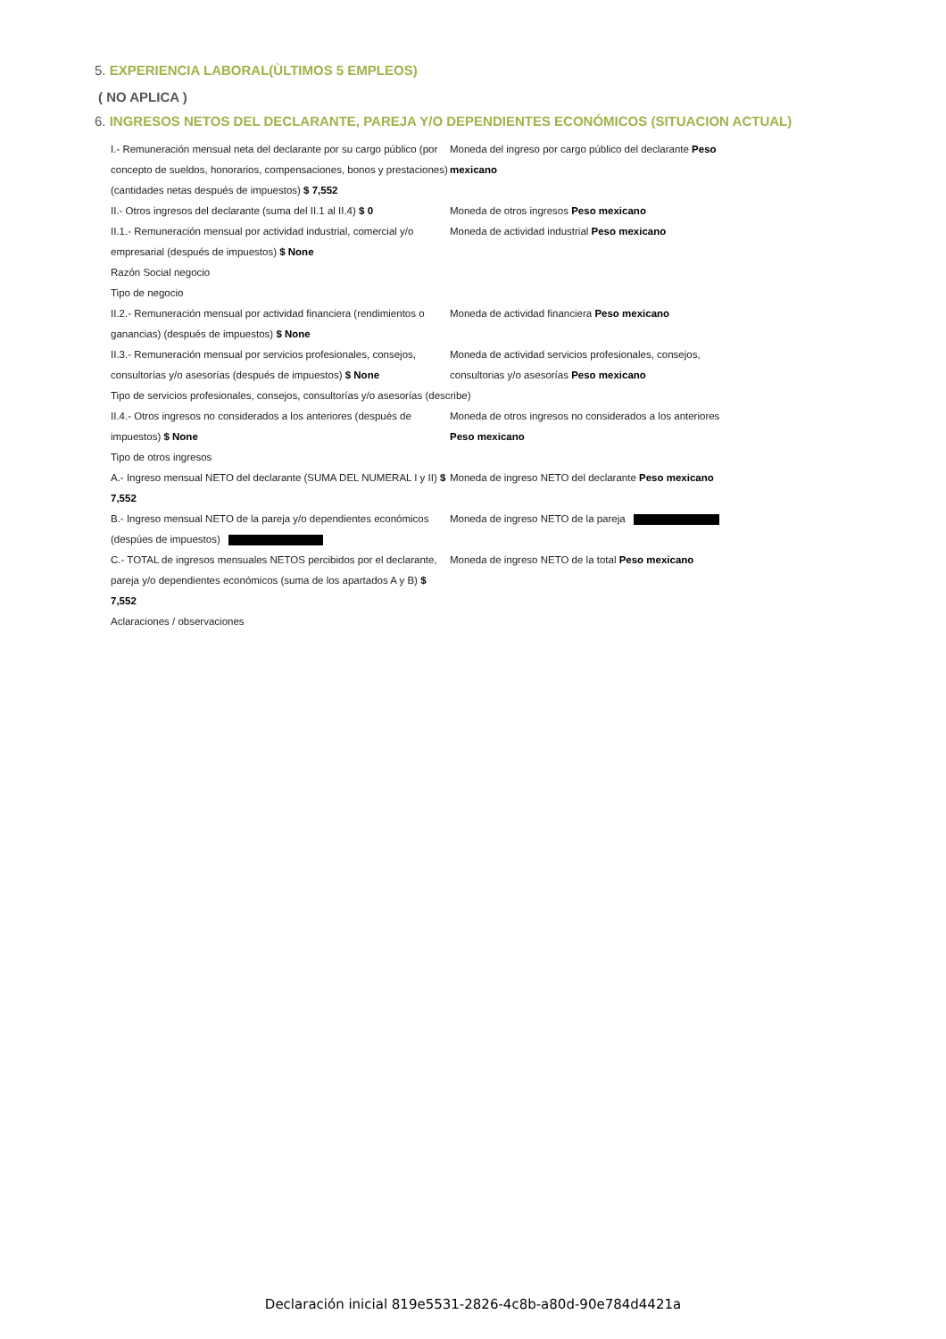5. EXPERIENCIA LABORAL(ÙLTIMOS 5 EMPLEOS)
( NO APLICA )
6. INGRESOS NETOS DEL DECLARANTE, PAREJA Y/O DEPENDIENTES ECONÓMICOS (SITUACION ACTUAL)
I.- Remuneración mensual neta del declarante por su cargo público (por concepto de sueldos, honorarios, compensaciones, bonos y prestaciones)(cantidades netas después de impuestos) $ 7,552
Moneda del ingreso por cargo público del declarante Peso mexicano
II.- Otros ingresos del declarante (suma del II.1 al II.4) $ 0
Moneda de otros ingresos Peso mexicano
II.1.- Remuneración mensual por actividad industrial, comercial y/o empresarial (después de impuestos) $ None
Moneda de actividad industrial Peso mexicano
Razón Social negocio
Tipo de negocio
II.2.- Remuneración mensual por actividad financiera (rendimientos o ganancias) (después de impuestos) $ None
Moneda de actividad financiera Peso mexicano
II.3.- Remuneración mensual por servicios profesionales, consejos, consultorías y/o asesorías (después de impuestos) $ None
Moneda de actividad servicios profesionales, consejos, consultorias y/o asesorías Peso mexicano
Tipo de servicios profesionales, consejos, consultorías y/o asesorías (describe)
II.4.- Otros ingresos no considerados a los anteriores (después de impuestos) $ None
Moneda de otros ingresos no considerados a los anteriores Peso mexicano
Tipo de otros ingresos
A.- Ingreso mensual NETO del declarante (SUMA DEL NUMERAL I y II) $ 7,552
Moneda de ingreso NETO del declarante Peso mexicano
B.- Ingreso mensual NETO de la pareja y/o dependientes económicos (despúes de impuestos)
Moneda de ingreso NETO de la pareja
C.- TOTAL de ingresos mensuales NETOS percibidos por el declarante, pareja y/o dependientes económicos (suma de los apartados A y B) $ 7,552
Moneda de ingreso NETO de la total Peso mexicano
Aclaraciones / observaciones
Declaración inicial 819e5531-2826-4c8b-a80d-90e784d4421a